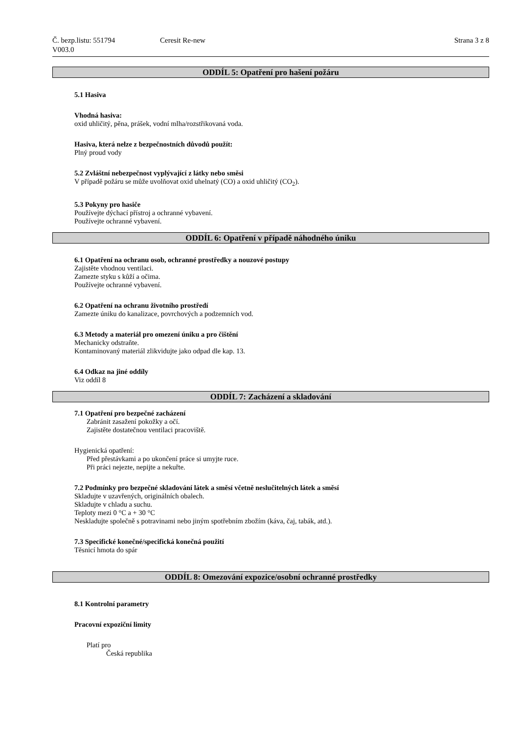Č. bezp.listu: 551794
V003.0
Ceresit Re-new Strana 3 z 8
ODDÍL 5: Opatření pro hašení požáru
5.1 Hasiva
Vhodná hasiva:
oxid uhličitý, pěna, prášek, vodní mlha/rozstřikovaná voda.
Hasiva, která nelze z bezpečnostních důvodů použít:
Plný proud vody
5.2 Zvláštní nebezpečnost vyplývající z látky nebo směsi
V případě požáru se může uvolňovat oxid uhelnatý (CO) a oxid uhličitý (CO<sub>2</sub>).
5.3 Pokyny pro hasiče
Používejte dýchací přístroj a ochranné vybavení.
Používejte ochranné vybavení.
ODDÍL 6: Opatření v případě náhodného úniku
6.1 Opatření na ochranu osob, ochranné prostředky a nouzové postupy
Zajistěte vhodnou ventilaci.
Zamezte styku s kůží a očima.
Používejte ochranné vybavení.
6.2 Opatření na ochranu životního prostředí
Zamezte úniku do kanalizace, povrchových a podzemních vod.
6.3 Metody a materiál pro omezení úniku a pro čištění
Mechanicky odstraňte.
Kontaminovaný materiál zlikvidujte jako odpad dle kap. 13.
6.4 Odkaz na jiné oddíly
Viz oddíl 8
ODDÍL 7: Zacházení a skladování
7.1 Opatření pro bezpečné zacházení
Zabránit zasažení pokožky a očí.
Zajistěte dostatečnou ventilaci pracoviště.
Hygienická opatření:
Před přestávkami a po ukončení práce si umyjte ruce.
Při práci nejezte, nepijte a nekuřte.
7.2 Podmínky pro bezpečné skladování látek a směsí včetně neslučitelných látek a směsí
Skladujte v uzavřených, originálních obalech.
Skladujte v chladu a suchu.
Teploty mezi 0 °C a + 30 °C
Neskladujte společně s potravinami nebo jiným spotřebním zbožím (káva, čaj, tabák, atd.).
7.3 Specifické konečné/specifická konečná použití
Těsnicí hmota do spár
ODDÍL 8: Omezování expozice/osobní ochranné prostředky
8.1 Kontrolní parametry
Pracovní expoziční limity
Platí pro
Česká republika